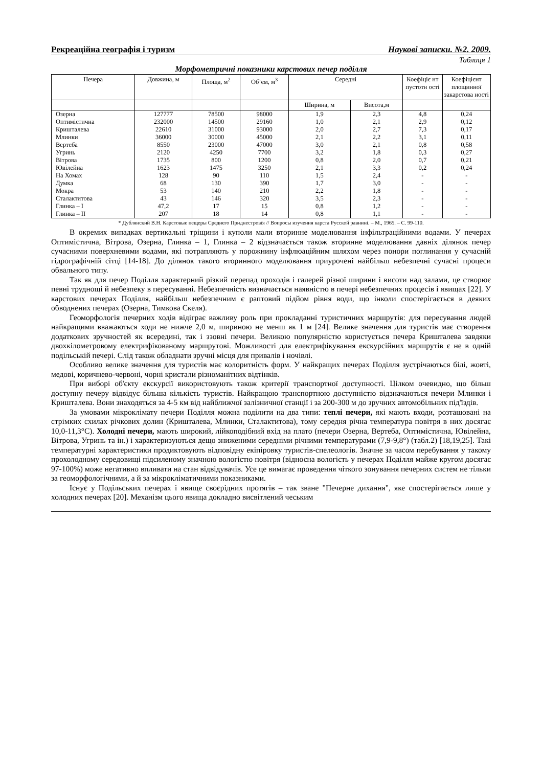Рекреаційна географія і туризм Наукові записки. №2. 2009.
Таблиця 1
Морфометричні показники карстових печер поділля
| Печера | Довжина, м | Площа, м<sup>2</sup> | Об’єм, м<sup>3</sup> | Середні | | Коефіціє нт пустотн ості | Коефіцієнт площинної закарстова ності |
| --- | --- | --- | --- | --- | --- | --- | --- |
| | | | | Ширина, м | Висота,м | | |
| Озерна | 127777 | 78500 | 98000 | 1,9 | 2,3 | 4,8 | 0,24 |
| Оптимістична | 232000 | 14500 | 29160 | 1,0 | 2,1 | 2,9 | 0,12 |
| Кришталева | 22610 | 31000 | 93000 | 2,0 | 2,7 | 7,3 | 0,17 |
| Млинки | 36000 | 30000 | 45000 | 2,1 | 2,2 | 3,1 | 0,11 |
| Вертеба | 8550 | 23000 | 47000 | 3,0 | 2,1 | 0,8 | 0,58 |
| Угринь | 2120 | 4250 | 7700 | 3,2 | 1,8 | 0,3 | 0,27 |
| Вітрова | 1735 | 800 | 1200 | 0,8 | 2,0 | 0,7 | 0,21 |
| Ювілейна | 1623 | 1475 | 3250 | 2,1 | 3,3 | 0,2 | 0,24 |
| На Хомах | 128 | 90 | 110 | 1,5 | 2,4 | - | - |
| Думка | 68 | 130 | 390 | 1,7 | 3,0 | - | - |
| Мокра | 53 | 140 | 210 | 2,2 | 1,8 | - | - |
| Сталактитова | 43 | 146 | 320 | 3,5 | 2,3 | - | - |
| Глинка – I | 47,2 | 17 | 15 | 0,8 | 1,2 | - | - |
| Глинка – II | 207 | 18 | 14 | 0,8 | 1,1 | - | - |
* Дублянский В.Н. Карстовые пещеры Среднего Приднестровїя // Вопросы изучения карста Русской равнині. – М., 1965. – С. 99-110.
В окремих випадках вертикальні тріщини і куполи мали вторинне моделювання інфільтраційними водами. У печерах Оптимістична, Вітрова, Озерна, Глинка – 1, Глинка – 2 відзначається також вторинне моделювання давніх ділянок печер сучасними поверхневими водами, які потрапляють у порожнину інфлюаційним шляхом через понори поглинання у сучасній гідрографічній сітці [14-18]. До ділянок такого вторинного моделювання приурочені найбільш небезпечні сучасні процеси обвального типу.
Так як для печер Поділля характерний різкий перепад проходів і галерей різної ширини і висоти над залами, це створює певні труднощі й небезпеку в пересуванні. Небезпечність визначається наявністю в печері небезпечних процесів і явищах [22]. У карстових печерах Поділля, найбільш небезпечним є раптовий підйом рівня води, що інколи спостерігається в деяких обводнених печерах (Озерна, Тимкова Скеля).
Геоморфологія печерних ходів відіграє важливу роль при прокладанні туристичних маршрутів: для пересування людей найкращими вважаються ходи не нижче 2,0 м, шириною не менш як 1 м [24]. Велике значення для туристів має створення додаткових зручностей як всередині, так і ззовні печери. Великою популярністю користується печера Кришталева завдяки двохкілометровому електрифікованому маршрутові. Можливості для електрифікування екскурсійних маршрутів є не в одній подільській печері. Слід також обладнати зручні місця для привалів і ночівлі.
Особливо велике значення для туристів має колоритність форм. У найкращих печерах Поділля зустрічаються білі, жовті, медові, коричнево-червоні, чорні кристали різноманітних відтінків.
При виборі об'єкту екскурсії використовують також критерії транспортної доступності. Цілком очевидно, що більш доступну печеру відвідує більша кількість туристів. Найкращою транспортною доступністю відзначаються печери Млинки і Кришталева. Вони знаходяться за 4-5 км від найближчої залізничної станції і за 200-300 м до зручних автомобільних під'їздів.
За умовами мікроклімату печери Поділля можна поділити на два типи: теплі печери, які мають входи, розташовані на стрімких схилах річкових долин (Кришталева, Млинки, Сталактитова), тому середня річна температура повітря в них досягає 10,0-11,3°С). Холодні печери, мають широкий, лійкоподібний вхід на плато (печери Озерна, Вертеба, Оптимістична, Ювілейна, Вітрова, Угринь та ін.) і характеризуються дещо зниженими середніми річними температурами (7,9-9,8°) (табл.2) [18,19,25]. Такі температурні характеристики продиктовують відповідну екіпіровку туристів-спелеологів. Значне за часом перебування у такому прохолодному середовищі підсиленому значною вологістю повітря (відносна вологість у печерах Поділля майже кругом досягає 97-100%) може негативно впливати на стан відвідувачів. Усе це вимагає проведення чіткого зонування печерних систем не тільки за геоморфологічними, а й за мікрокліматичними показниками.
Існує у Подільських печерах і явище своєрідних протягів – так зване "Печерне дихання", яке спостерігається лише у холодних печерах [20]. Механізм цього явища докладно висвітлений чеським